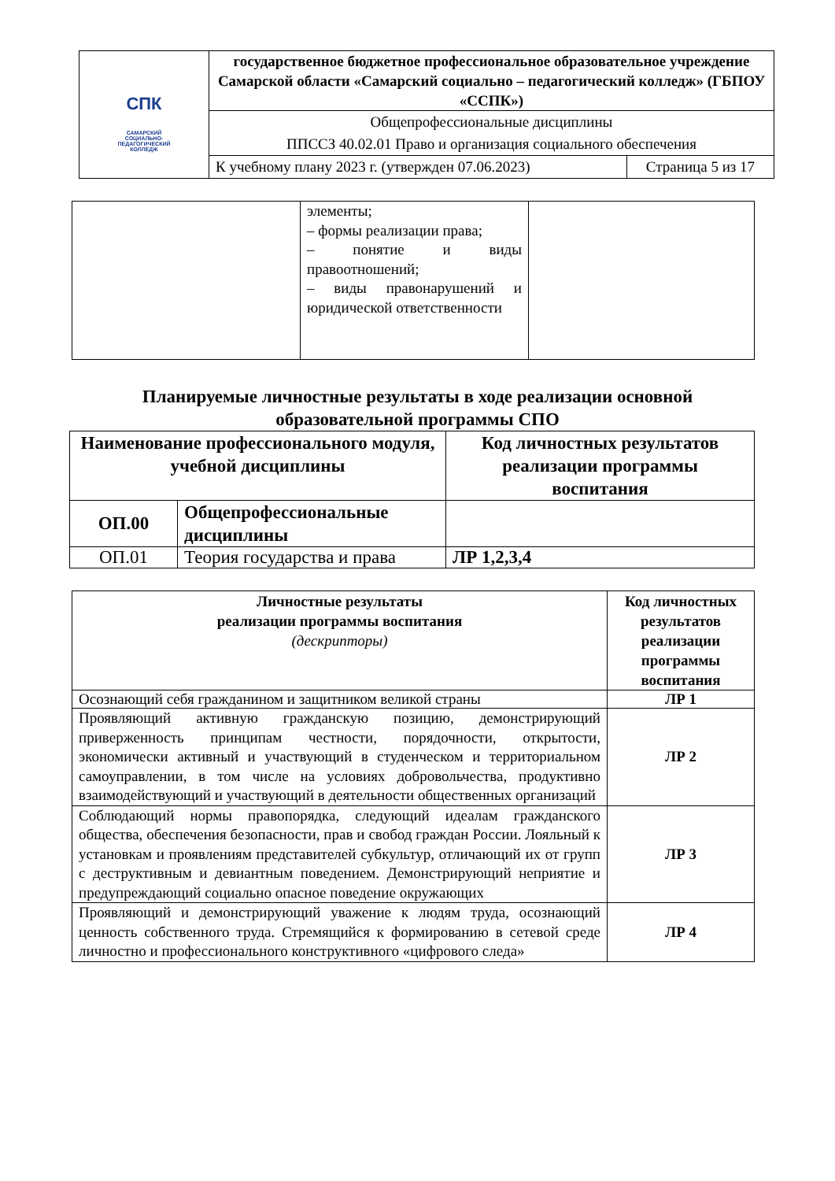| СПК САМАРСКИЙ СОЦИАЛЬНО-ПЕДАГОГИЧЕСКИЙ КОЛЛЕДЖ | государственное бюджетное профессиональное образовательное учреждение Самарской области «Самарский социально – педагогический колледж» (ГБПОУ «ССПК») | |
| | Общепрофессиональные дисциплины ППССЗ 40.02.01 Право и организация социального обеспечения | |
| | К учебному плану 2023 г. (утвержден 07.06.2023) | Страница 5 из 17 |
| | элементы; – формы реализации права; – понятие и виды правоотношений; – виды правонарушений и юридической ответственности | |
Планируемые личностные результаты в ходе реализации основной образовательной программы СПО
| Наименование профессионального модуля, учебной дисциплины | | Код личностных результатов реализации программы воспитания |
| --- | --- | --- |
| ОП.00 | Общепрофессиональные дисциплины | |
| ОП.01 | Теория государства и права | ЛР 1,2,3,4 |
| Личностные результаты реализации программы воспитания (дескрипторы) | Код личностных результатов реализации программы воспитания |
| --- | --- |
| Осознающий себя гражданином и защитником великой страны | ЛР 1 |
| Проявляющий активную гражданскую позицию, демонстрирующий приверженность принципам честности, порядочности, открытости, экономически активный и участвующий в студенческом и территориальном самоуправлении, в том числе на условиях добровольчества, продуктивно взаимодействующий и участвующий в деятельности общественных организаций | ЛР 2 |
| Соблюдающий нормы правопорядка, следующий идеалам гражданского общества, обеспечения безопасности, прав и свобод граждан России. Лояльный к установкам и проявлениям представителей субкультур, отличающий их от групп с деструктивным и девиантным поведением. Демонстрирующий неприятие и предупреждающий социально опасное поведение окружающих | ЛР 3 |
| Проявляющий и демонстрирующий уважение к людям труда, осознающий ценность собственного труда. Стремящийся к формированию в сетевой среде личностно и профессионального конструктивного «цифрового следа» | ЛР 4 |